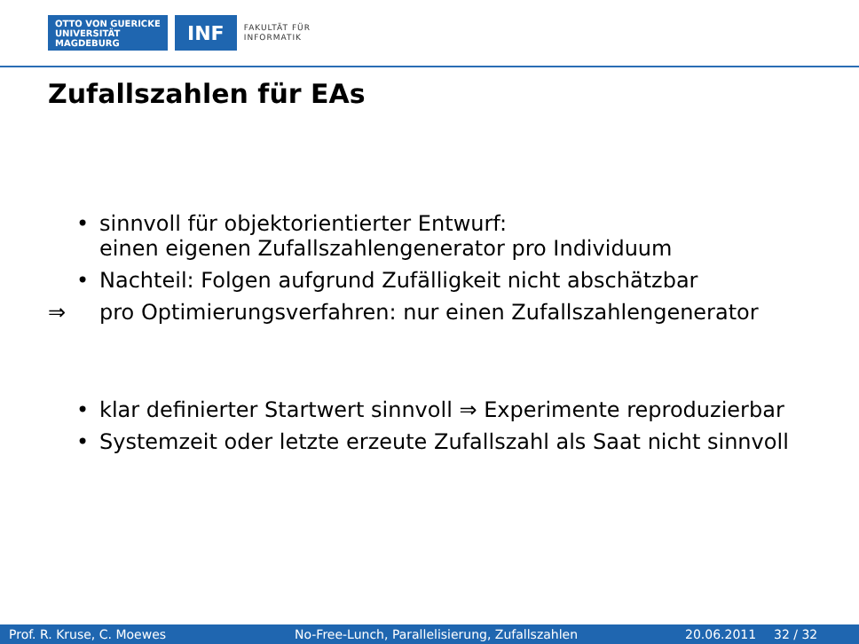OTTO VON GUERICKE
UNIVERSITÄT
MAGDEBURG
INF
FAKULTÄT FÜR
INFORMATIK
Zufallszahlen für EAs
• sinnvoll für objektorientierter Entwurf:
einen eigenen Zufallszahlengenerator pro Individuum
• Nachteil: Folgen aufgrund Zufälligkeit nicht abschätzbar
⇒ pro Optimierungsverfahren: nur einen Zufallszahlengenerator
• klar definierter Startwert sinnvoll ⇒ Experimente reproduzierbar
• Systemzeit oder letzte erzeute Zufallszahl als Saat nicht sinnvoll
Prof. R. Kruse, C. Moewes No-Free-Lunch, Parallelisierung, Zufallszahlen 20.06.2011 32 / 32